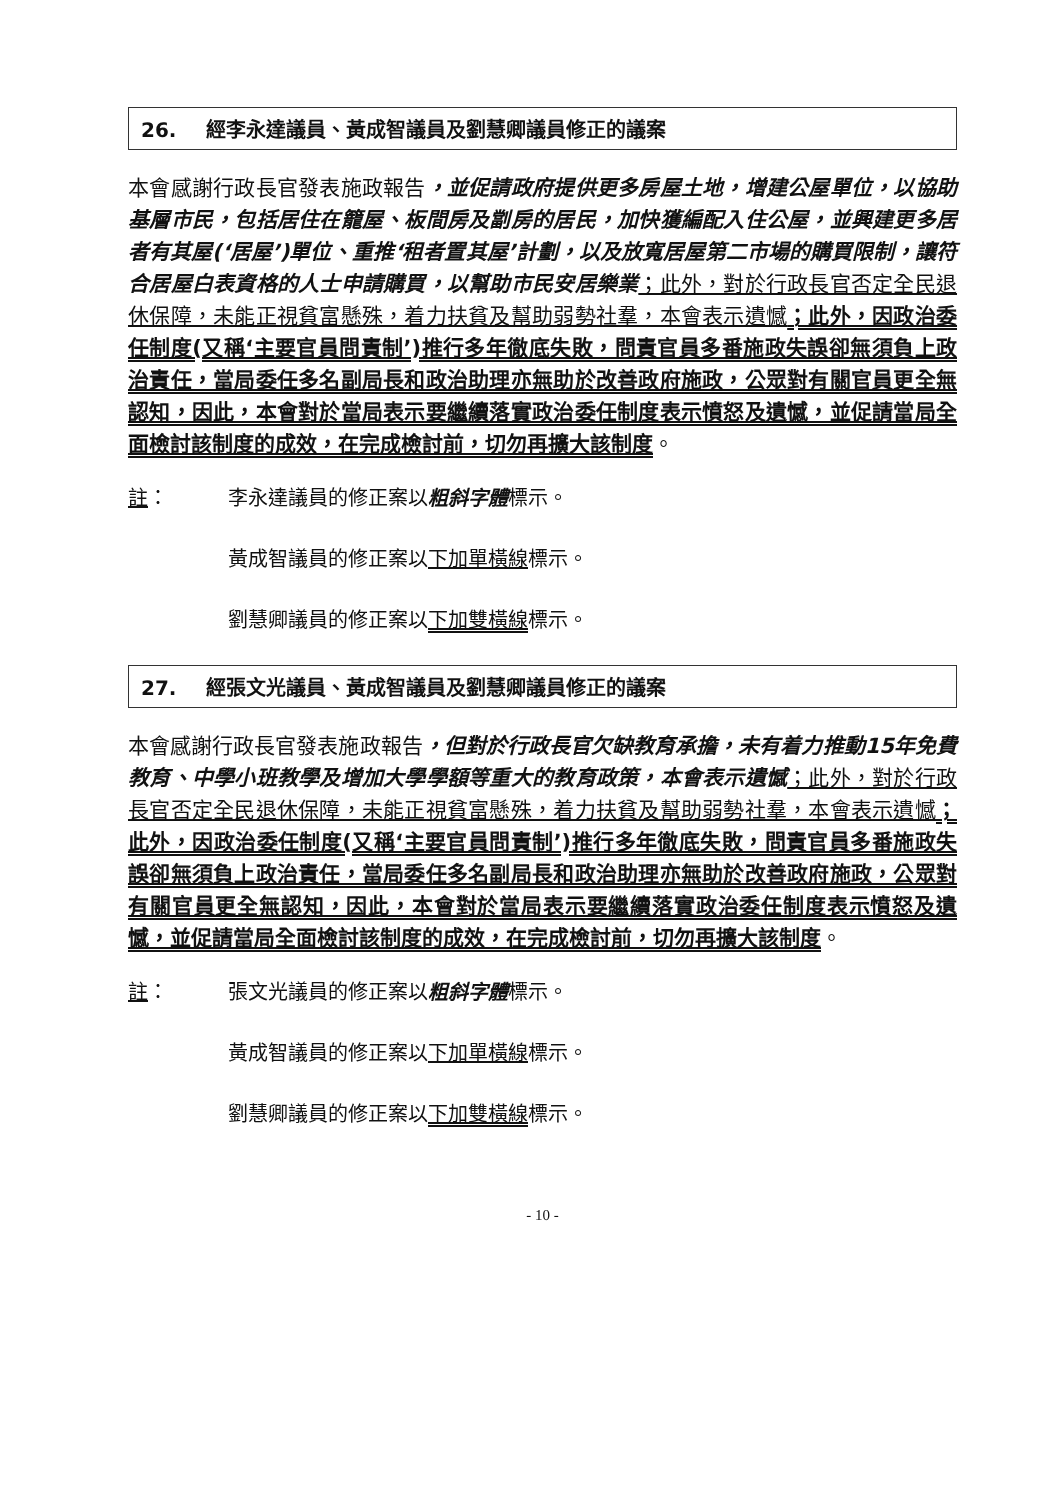26. 經李永達議員、黃成智議員及劉慧卿議員修正的議案
本會感謝行政長官發表施政報告，並促請政府提供更多房屋土地，增建公屋單位，以協助基層市民，包括居住在籠屋、板間房及劏房的居民，加快獲編配入住公屋，並興建更多居者有其屋(‘居屋’)單位、重推‘租者置其屋’計劃，以及放寬居屋第二市場的購買限制，讓符合居屋白表資格的人士申請購買，以幫助市民安居樂業；此外，對於行政長官否定全民退休保障，未能正視貧富懸殊，着力扶貧及幫助弱勢社羣，本會表示遺憾；此外，因政治委任制度(又稱‘主要官員問責制’)推行多年徹底失敗，問責官員多番施政失誤卻無須負上政治責任，當局委任多名副局長和政治助理亦無助於改善政府施政，公眾對有關官員更全無認知，因此，本會對於當局表示要繼續落實政治委任制度表示憤怒及遺憾，並促請當局全面檢討該制度的成效，在完成檢討前，切勿再擴大該制度。
註： 李永達議員的修正案以粗斜字體標示。
黃成智議員的修正案以下加單橫線標示。
劉慧卿議員的修正案以下加雙橫線標示。
27. 經張文光議員、黃成智議員及劉慧卿議員修正的議案
本會感謝行政長官發表施政報告，但對於行政長官欠缺教育承擔，未有着力推動15年免費教育、中學小班教學及增加大學學額等重大的教育政策，本會表示遺憾；此外，對於行政長官否定全民退休保障，未能正視貧富懸殊，着力扶貧及幫助弱勢社羣，本會表示遺憾；此外，因政治委任制度(又稱‘主要官員問責制’)推行多年徹底失敗，問責官員多番施政失誤卻無須負上政治責任，當局委任多名副局長和政治助理亦無助於改善政府施政，公眾對有關官員更全無認知，因此，本會對於當局表示要繼續落實政治委任制度表示憤怒及遺憾，並促請當局全面檢討該制度的成效，在完成檢討前，切勿再擴大該制度。
註： 張文光議員的修正案以粗斜字體標示。
黃成智議員的修正案以下加單橫線標示。
劉慧卿議員的修正案以下加雙橫線標示。
- 10 -